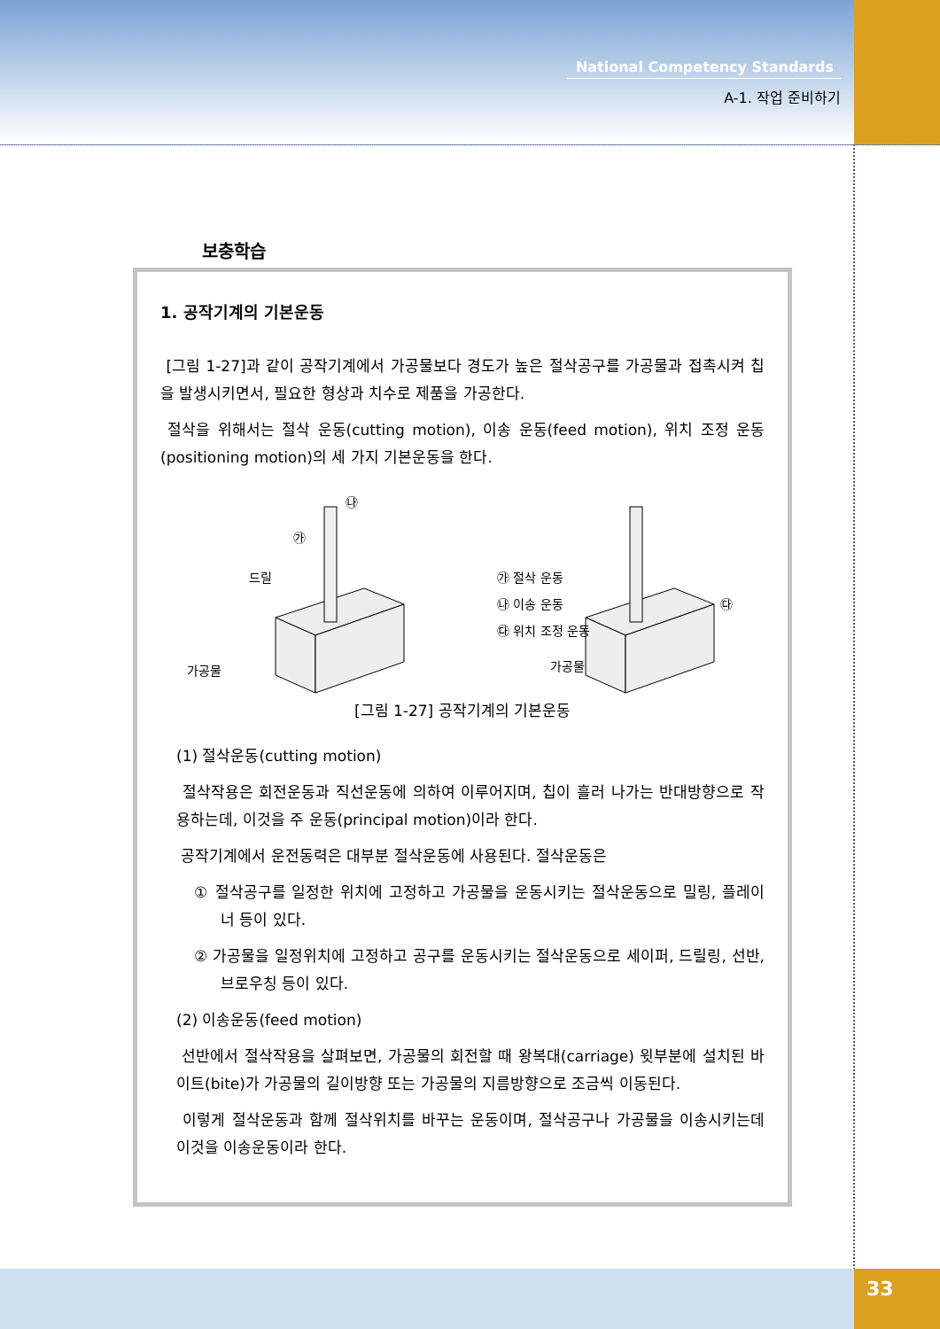National Competency Standards
A-1. 작업 준비하기
보충학습
1. 공작기계의 기본운동
[그림 1-27]과 같이 공작기계에서 가공물보다 경도가 높은 절삭공구를 가공물과 접촉시켜 칩을 발생시키면서, 필요한 형상과 치수로 제품을 가공한다.
절삭을 위해서는 절삭 운동(cutting motion), 이송 운동(feed motion), 위치 조정 운동(positioning motion)의 세 가지 기본운동을 한다.
㉯
㉮
드릴
가공물
㉮ 절삭 운동
㉯ 이송 운동
㉰ 위치 조정 운동
㉰
가공물
[그림 1-27] 공작기계의 기본운동
(1) 절삭운동(cutting motion)
절삭작용은 회전운동과 직선운동에 의하여 이루어지며, 칩이 흘러 나가는 반대방향으로 작용하는데, 이것을 주 운동(principal motion)이라 한다.
공작기계에서 운전동력은 대부분 절삭운동에 사용된다. 절삭운동은
① 절삭공구를 일정한 위치에 고정하고 가공물을 운동시키는 절삭운동으로 밀링, 플레이너 등이 있다.
② 가공물을 일정위치에 고정하고 공구를 운동시키는 절삭운동으로 세이퍼, 드릴링, 선반, 브로우칭 등이 있다.
(2) 이송운동(feed motion)
선반에서 절삭작용을 살펴보면, 가공물의 회전할 때 왕복대(carriage) 윗부분에 설치된 바이트(bite)가 가공물의 길이방향 또는 가공물의 지름방향으로 조금씩 이동된다.
이렇게 절삭운동과 함께 절삭위치를 바꾸는 운동이며, 절삭공구나 가공물을 이송시키는데 이것을 이송운동이라 한다.
33